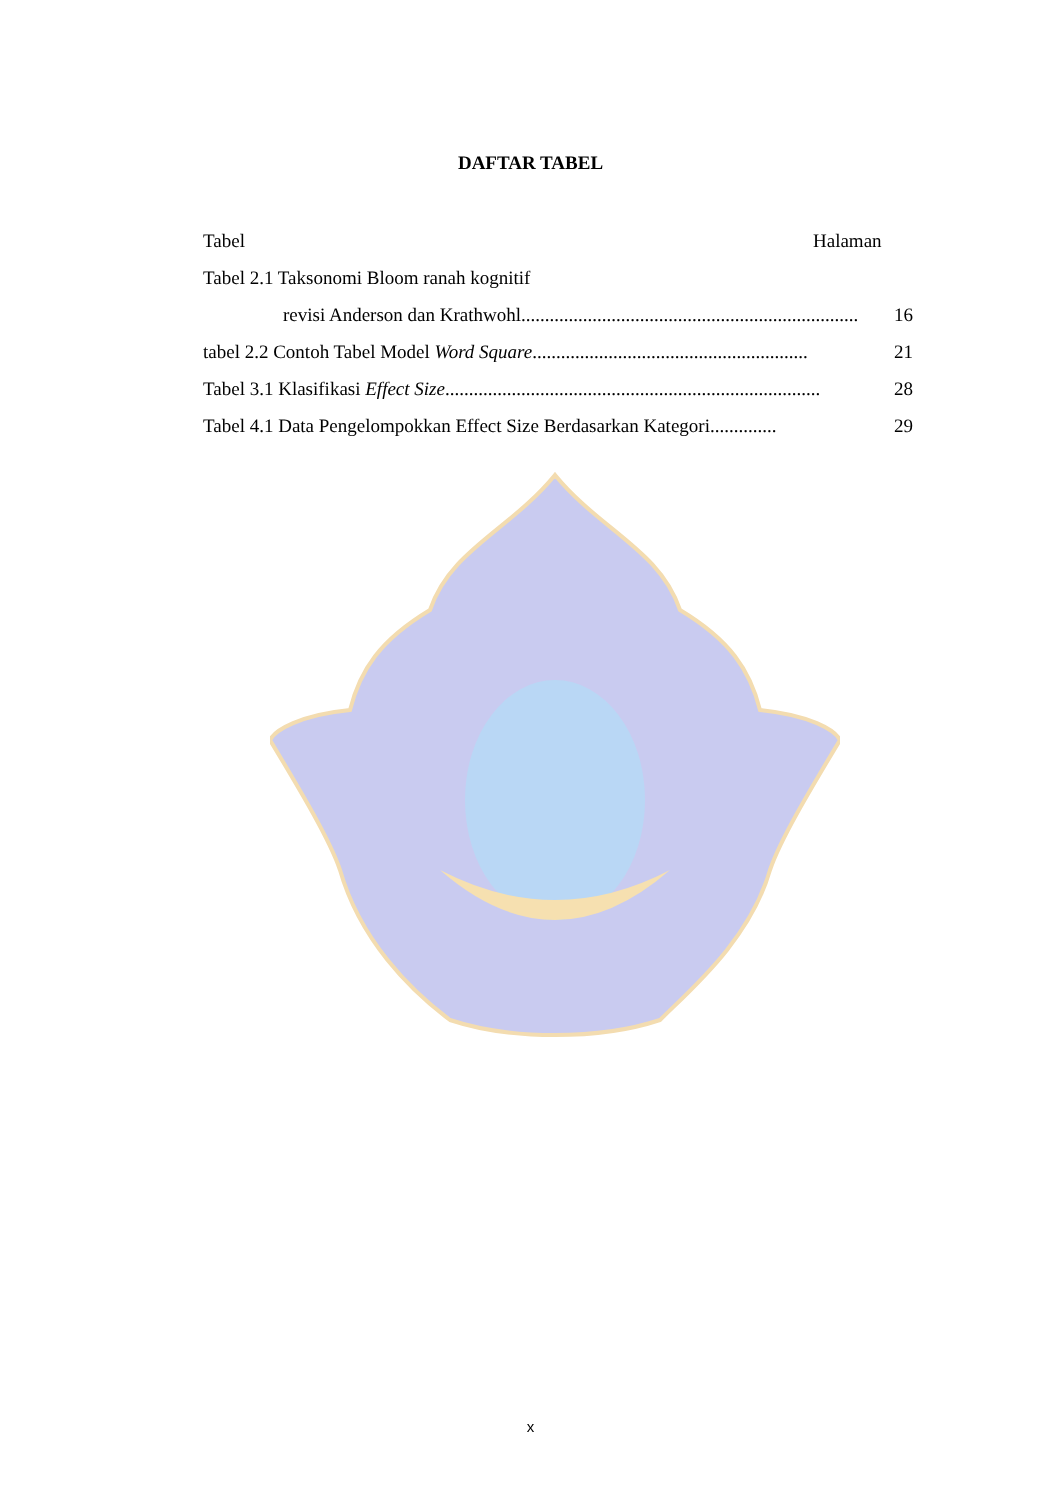DAFTAR TABEL
Tabel Halaman
Tabel 2.1 Taksonomi Bloom ranah kognitif
revisi Anderson dan Krathwohl ....................................................................... 16
tabel 2.2 Contoh Tabel Model Word Square.......................................................... 21
Tabel 3.1 Klasifikasi Effect Size............................................................................... 28
Tabel 4.1 Data Pengelompokkan Effect Size Berdasarkan Kategori .............. 29
x